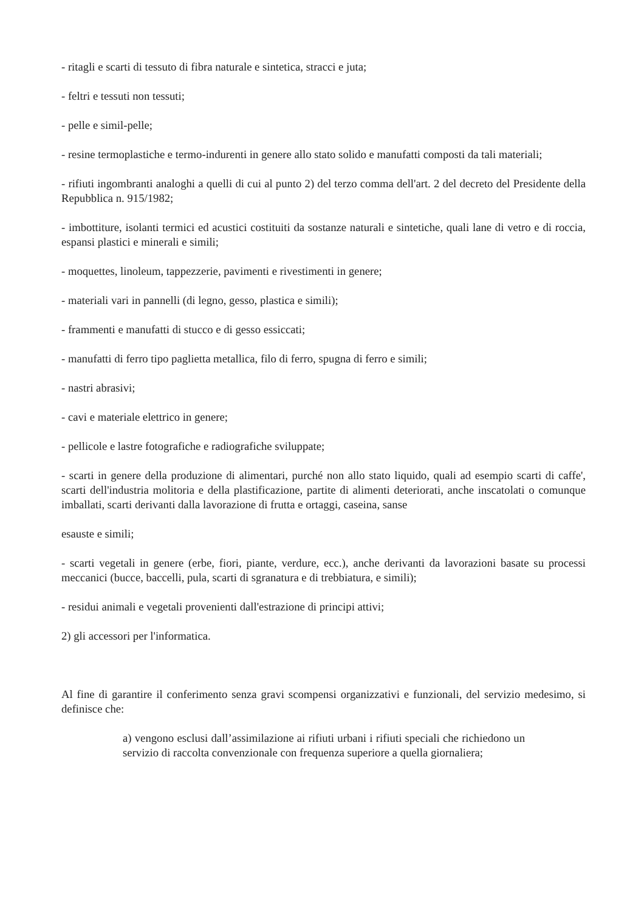- ritagli e scarti di tessuto di fibra naturale e sintetica, stracci e juta;
- feltri e tessuti non tessuti;
- pelle e simil-pelle;
- resine termoplastiche e termo-indurenti in genere allo stato solido e manufatti composti da tali materiali;
- rifiuti ingombranti analoghi a quelli di cui al punto 2) del terzo comma dell'art. 2 del decreto del Presidente della Repubblica n. 915/1982;
- imbottiture, isolanti termici ed acustici costituiti da sostanze naturali e sintetiche, quali lane di vetro e di roccia, espansi plastici e minerali e simili;
- moquettes, linoleum, tappezzerie, pavimenti e rivestimenti in genere;
- materiali vari in pannelli (di legno, gesso, plastica e simili);
- frammenti e manufatti di stucco e di gesso essiccati;
- manufatti di ferro tipo paglietta metallica, filo di ferro, spugna di ferro e simili;
- nastri abrasivi;
- cavi e materiale elettrico in genere;
- pellicole e lastre fotografiche e radiografiche sviluppate;
- scarti in genere della produzione di alimentari, purché non allo stato liquido, quali ad esempio scarti di caffe', scarti dell'industria molitoria e della plastificazione, partite di alimenti deteriorati, anche inscatolati o comunque imballati, scarti derivanti dalla lavorazione di frutta e ortaggi, caseina, sanse
esauste e simili;
- scarti vegetali in genere (erbe, fiori, piante, verdure, ecc.), anche derivanti da lavorazioni basate su processi meccanici (bucce, baccelli, pula, scarti di sgranatura e di trebbiatura, e simili);
- residui animali e vegetali provenienti dall'estrazione di principi attivi;
2) gli accessori per l'informatica.
Al fine di garantire il conferimento senza gravi scompensi organizzativi e funzionali, del servizio medesimo, si definisce che:
a) vengono esclusi dall’assimilazione ai rifiuti urbani i rifiuti speciali che richiedono un servizio di raccolta convenzionale con frequenza superiore a quella giornaliera;